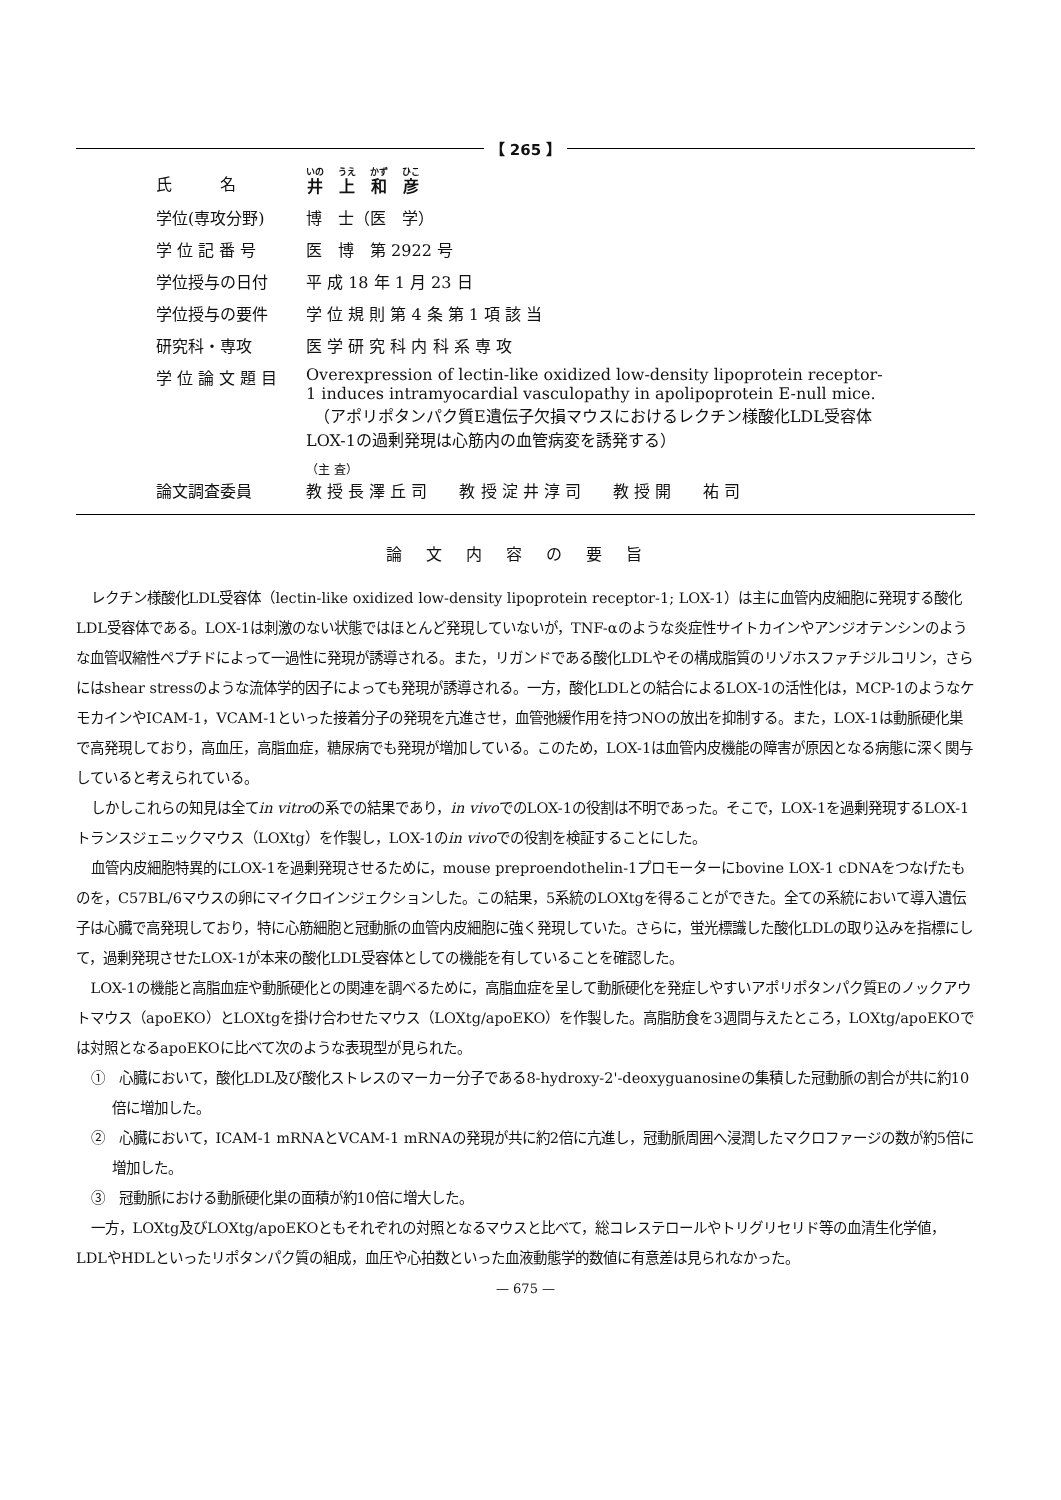【 265 】
| 氏 名 | 井 上 和 彦 |
| 学位(専攻分野) | 博 士（医 学） |
| 学 位 記 番 号 | 医 博 第 2922 号 |
| 学位授与の日付 | 平 成 18 年 1 月 23 日 |
| 学位授与の要件 | 学 位 規 則 第 4 条 第 1 項 該 当 |
| 研究科・専攻 | 医 学 研 究 科 内 科 系 専 攻 |
| 学 位 論 文 題 目 | Overexpression of lectin-like oxidized low-density lipoprotein receptor-1 induces intramyocardial vasculopathy in apolipoprotein E-null mice. （アポリポタンパク質E遺伝子欠損マウスにおけるレクチン様酸化LDL受容体LOX-1の過剰発現は心筋内の血管病変を誘発する） |
| 論文調査委員 | （主 査） 教 授 長 澤 丘 司 教 授 淀 井 淳 司 教 授 開 祐 司 |
論文内容の要旨
レクチン様酸化LDL受容体（lectin-like oxidized low-density lipoprotein receptor-1; LOX-1）は主に血管内皮細胞に発現する酸化LDL受容体である。LOX-1は刺激のない状態ではほとんど発現していないが，TNF-αのような炎症性サイトカインやアンジオテンシンのような血管収縮性ペプチドによって一過性に発現が誘導される。また，リガンドである酸化LDLやその構成脂質のリゾホスファチジルコリン，さらにはshear stressのような流体学的因子によっても発現が誘導される。一方，酸化LDLとの結合によるLOX-1の活性化は，MCP-1のようなケモカインやICAM-1，VCAM-1といった接着分子の発現を亢進させ，血管弛緩作用を持つNOの放出を抑制する。また，LOX-1は動脈硬化巣で高発現しており，高血圧，高脂血症，糖尿病でも発現が増加している。このため，LOX-1は血管内皮機能の障害が原因となる病態に深く関与していると考えられている。
しかしこれらの知見は全てin vitroの系での結果であり，in vivoでのLOX-1の役割は不明であった。そこで，LOX-1を過剰発現するLOX-1トランスジェニックマウス（LOXtg）を作製し，LOX-1のin vivoでの役割を検証することにした。
血管内皮細胞特異的にLOX-1を過剰発現させるために，mouse preproendothelin-1プロモーターにbovine LOX-1 cDNAをつなげたものを，C57BL/6マウスの卵にマイクロインジェクションした。この結果，5系統のLOXtgを得ることができた。全ての系統において導入遺伝子は心臓で高発現しており，特に心筋細胞と冠動脈の血管内皮細胞に強く発現していた。さらに，蛍光標識した酸化LDLの取り込みを指標にして，過剰発現させたLOX-1が本来の酸化LDL受容体としての機能を有していることを確認した。
LOX-1の機能と高脂血症や動脈硬化との関連を調べるために，高脂血症を呈して動脈硬化を発症しやすいアポリポタンパク質Eのノックアウトマウス（apoEKO）とLOXtgを掛け合わせたマウス（LOXtg/apoEKO）を作製した。高脂肪食を3週間与えたところ，LOXtg/apoEKOでは対照となるapoEKOに比べて次のような表現型が見られた。
①　心臓において，酸化LDL及び酸化ストレスのマーカー分子である8-hydroxy-2'-deoxyguanosineの集積した冠動脈の割合が共に約10倍に増加した。
②　心臓において，ICAM-1 mRNAとVCAM-1 mRNAの発現が共に約2倍に亢進し，冠動脈周囲へ浸潤したマクロファージの数が約5倍に増加した。
③　冠動脈における動脈硬化巣の面積が約10倍に増大した。
一方，LOXtg及びLOXtg/apoEKOともそれぞれの対照となるマウスと比べて，総コレステロールやトリグリセリド等の血清生化学値，LDLやHDLといったリポタンパク質の組成，血圧や心拍数といった血液動態学的数値に有意差は見られなかった。
— 675 —